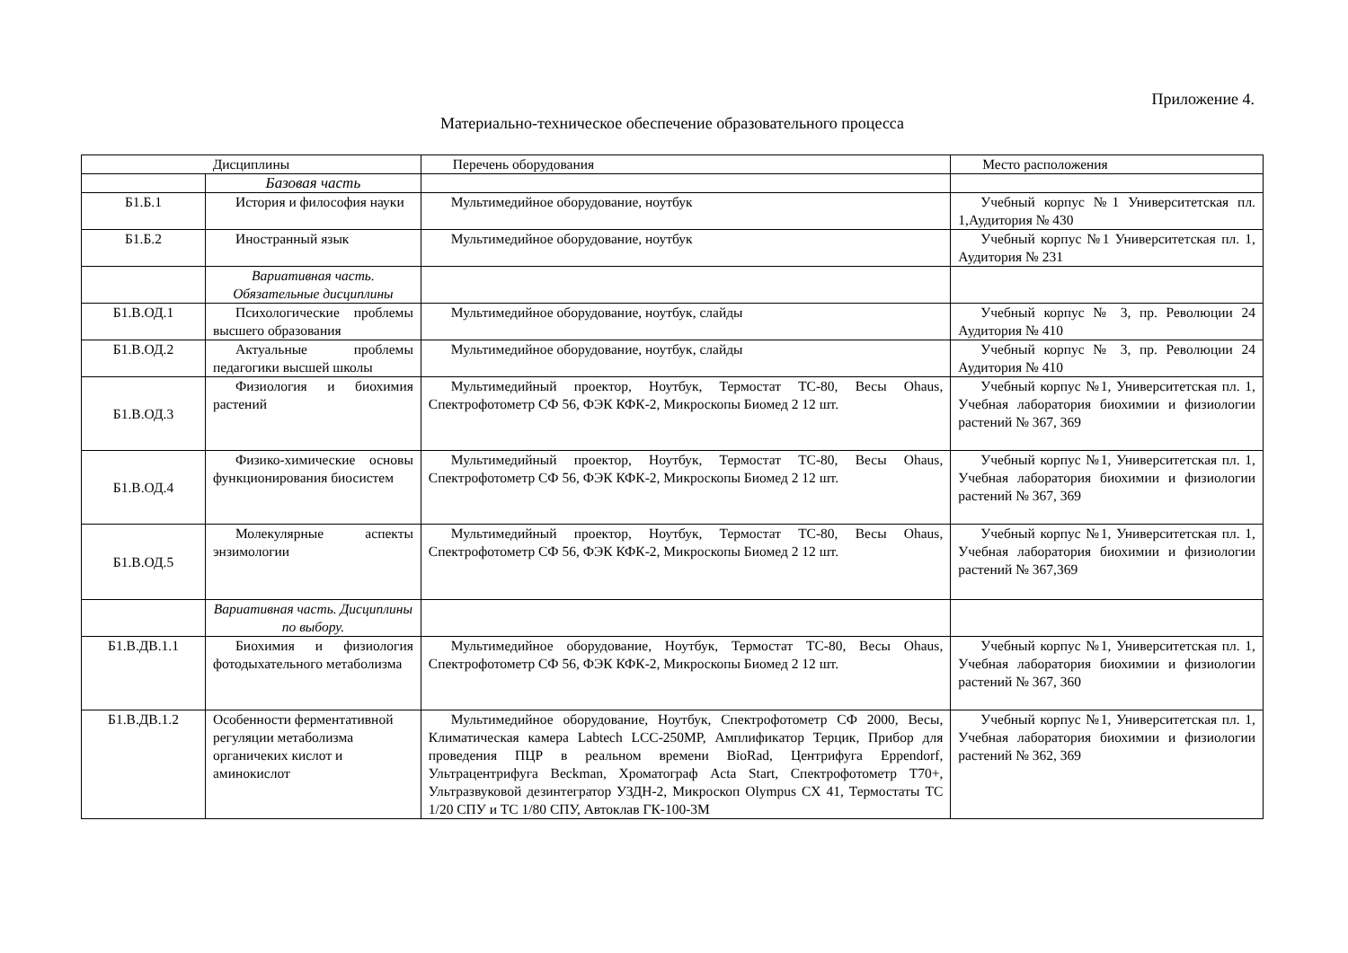Приложение 4.
Материально-техническое обеспечение образовательного процесса
| Дисциплины | | Перечень оборудования | Место расположения |
| --- | --- | --- | --- |
| | Базовая часть | | |
| Б1.Б.1 | История и философия науки | Мультимедийное оборудование, ноутбук | Учебный корпус №1 Университетская пл. 1,Аудитория № 430 |
| Б1.Б.2 | Иностранный язык | Мультимедийное оборудование, ноутбук | Учебный корпус №1 Университетская пл. 1, Аудитория № 231 |
| | Вариативная часть. Обязательные дисциплины | | |
| Б1.В.ОД.1 | Психологические проблемы высшего образования | Мультимедийное оборудование, ноутбук, слайды | Учебный корпус № 3, пр. Революции 24 Аудитория № 410 |
| Б1.В.ОД.2 | Актуальные проблемы педагогики высшей школы | Мультимедийное оборудование, ноутбук, слайды | Учебный корпус № 3, пр. Революции 24 Аудитория № 410 |
| Б1.В.ОД.3 | Физиология и биохимия растений | Мультимедийный проектор, Ноутбук, Термостат ТС-80, Весы Ohaus, Спектрофотометр СФ 56, ФЭК КФК-2, Микроскопы Биомед 2 12 шт. | Учебный корпус №1, Университетская пл. 1, Учебная лаборатория биохимии и физиологии растений № 367, 369 |
| Б1.В.ОД.4 | Физико-химические основы функционирования биосистем | Мультимедийный проектор, Ноутбук, Термостат ТС-80, Весы Ohaus, Спектрофотометр СФ 56, ФЭК КФК-2, Микроскопы Биомед 2 12 шт. | Учебный корпус №1, Университетская пл. 1, Учебная лаборатория биохимии и физиологии растений № 367, 369 |
| Б1.В.ОД.5 | Молекулярные аспекты энзимологии | Мультимедийный проектор, Ноутбук, Термостат ТС-80, Весы Ohaus, Спектрофотометр СФ 56, ФЭК КФК-2, Микроскопы Биомед 2 12 шт. | Учебный корпус №1, Университетская пл. 1, Учебная лаборатория биохимии и физиологии растений № 367,369 |
| | Вариативная часть. Дисциплины по выбору. | | |
| Б1.В.ДВ.1.1 | Биохимия и физиология фотодыхательного метаболизма | Мультимедийное оборудование, Ноутбук, Термостат ТС-80, Весы Ohaus, Спектрофотометр СФ 56, ФЭК КФК-2, Микроскопы Биомед 2 12 шт. | Учебный корпус №1, Университетская пл. 1, Учебная лаборатория биохимии и физиологии растений № 367, 360 |
| Б1.В.ДВ.1.2 | Особенности ферментативной регуляции метаболизма органичеких кислот и аминокислот | Мультимедийное оборудование, Ноутбук, Спектрофотометр СФ 2000, Весы, Климатическая камера Labtech LCC-250MP, Амплификатор Терцик, Прибор для проведения ПЦР в реальном времени BioRad, Центрифуга Eppendorf, Ультрацентрифуга Beckman, Хроматограф Acta Start, Спектрофотометр Т70+, Ультразвуковой дезинтегратор УЗДН-2, Микроскоп Olympus CX 41, Термостаты ТС 1/20 СПУ и ТС 1/80 СПУ, Автоклав ГК-100-3М | Учебный корпус №1, Университетская пл. 1, Учебная лаборатория биохимии и физиологии растений № 362, 369 |